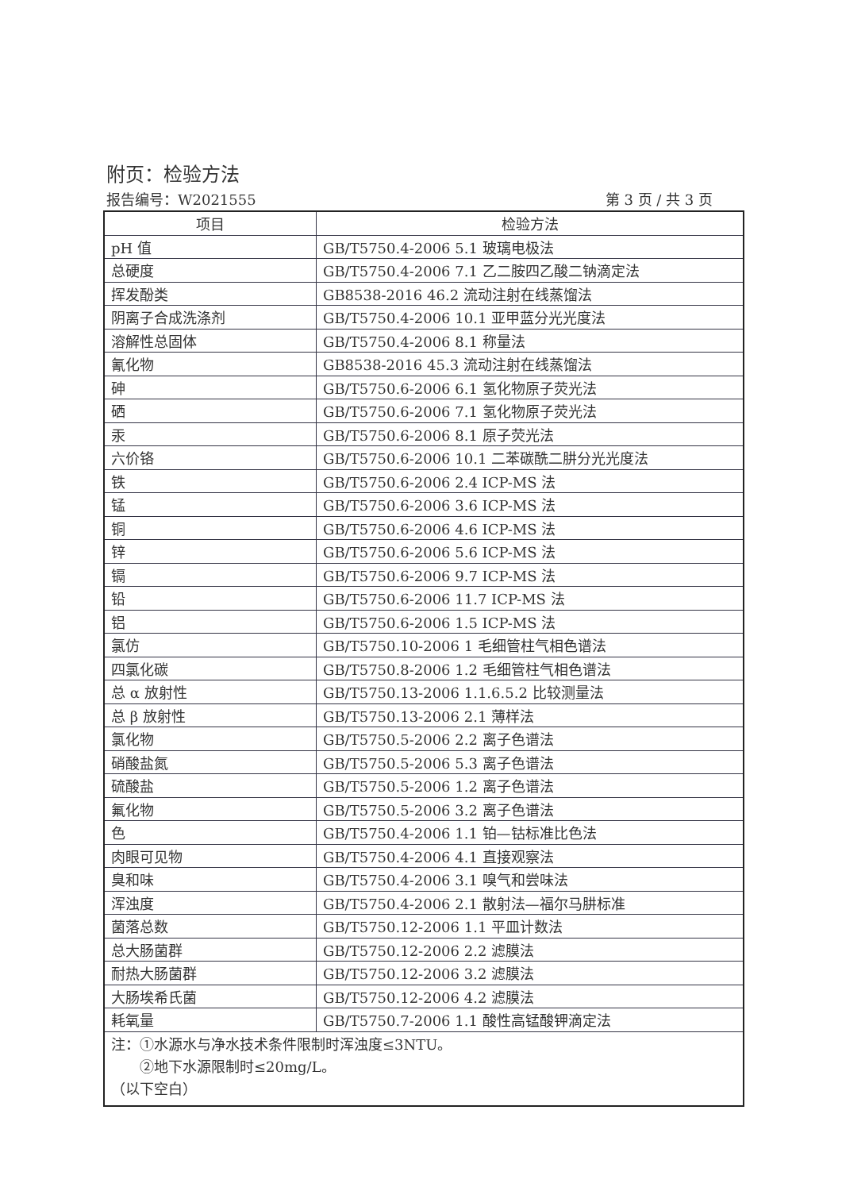附页：检验方法
报告编号：W2021555 第 3 页 / 共 3 页
| 项目 | 检验方法 |
| --- | --- |
| pH 值 | GB/T5750.4-2006 5.1 玻璃电极法 |
| 总硬度 | GB/T5750.4-2006 7.1 乙二胺四乙酸二钠滴定法 |
| 挥发酚类 | GB8538-2016 46.2 流动注射在线蒸馏法 |
| 阴离子合成洗涤剂 | GB/T5750.4-2006 10.1 亚甲蓝分光光度法 |
| 溶解性总固体 | GB/T5750.4-2006 8.1 称量法 |
| 氰化物 | GB8538-2016 45.3 流动注射在线蒸馏法 |
| 砷 | GB/T5750.6-2006 6.1 氢化物原子荧光法 |
| 硒 | GB/T5750.6-2006 7.1 氢化物原子荧光法 |
| 汞 | GB/T5750.6-2006 8.1 原子荧光法 |
| 六价铬 | GB/T5750.6-2006 10.1 二苯碳酰二肼分光光度法 |
| 铁 | GB/T5750.6-2006 2.4 ICP-MS 法 |
| 锰 | GB/T5750.6-2006 3.6 ICP-MS 法 |
| 铜 | GB/T5750.6-2006 4.6 ICP-MS 法 |
| 锌 | GB/T5750.6-2006 5.6 ICP-MS 法 |
| 镉 | GB/T5750.6-2006 9.7 ICP-MS 法 |
| 铅 | GB/T5750.6-2006 11.7 ICP-MS 法 |
| 铝 | GB/T5750.6-2006 1.5 ICP-MS 法 |
| 氯仿 | GB/T5750.10-2006 1 毛细管柱气相色谱法 |
| 四氯化碳 | GB/T5750.8-2006 1.2 毛细管柱气相色谱法 |
| 总 α 放射性 | GB/T5750.13-2006 1.1.6.5.2 比较测量法 |
| 总 β 放射性 | GB/T5750.13-2006 2.1 薄样法 |
| 氯化物 | GB/T5750.5-2006 2.2 离子色谱法 |
| 硝酸盐氮 | GB/T5750.5-2006 5.3 离子色谱法 |
| 硫酸盐 | GB/T5750.5-2006 1.2 离子色谱法 |
| 氟化物 | GB/T5750.5-2006 3.2 离子色谱法 |
| 色 | GB/T5750.4-2006 1.1 铂—钴标准比色法 |
| 肉眼可见物 | GB/T5750.4-2006 4.1 直接观察法 |
| 臭和味 | GB/T5750.4-2006 3.1 嗅气和尝味法 |
| 浑浊度 | GB/T5750.4-2006 2.1 散射法—福尔马肼标准 |
| 菌落总数 | GB/T5750.12-2006 1.1 平皿计数法 |
| 总大肠菌群 | GB/T5750.12-2006 2.2 滤膜法 |
| 耐热大肠菌群 | GB/T5750.12-2006 3.2 滤膜法 |
| 大肠埃希氏菌 | GB/T5750.12-2006 4.2 滤膜法 |
| 耗氧量 | GB/T5750.7-2006 1.1 酸性高锰酸钾滴定法 |
| 注：①水源水与净水技术条件限制时浑浊度≤3NTU。 ②地下水源限制时≤20mg/L。 （以下空白） | |